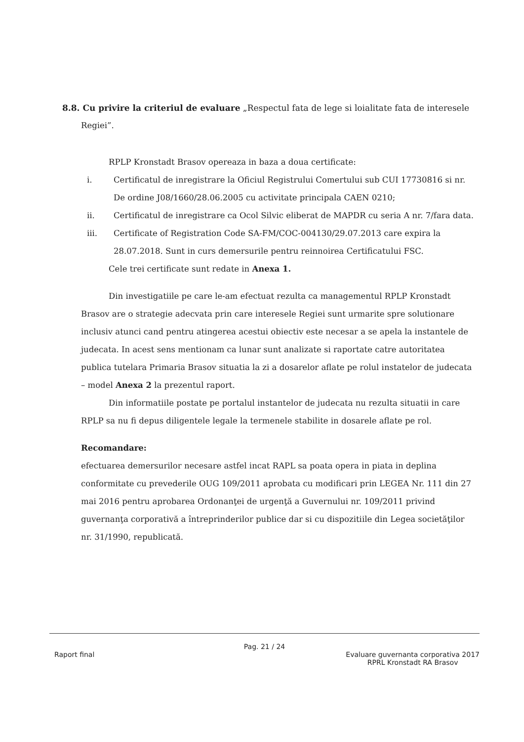8.8. Cu privire la criteriul de evaluare „Respectul fata de lege si loialitate fata de interesele
Regiei”.
RPLP Kronstadt Brasov opereaza in baza a doua certificate:
i. Certificatul de inregistrare la Oficiul Registrului Comertului sub CUI 17730816 si nr. De ordine J08/1660/28.06.2005 cu activitate principala CAEN 0210;
ii. Certificatul de inregistrare ca Ocol Silvic eliberat de MAPDR cu seria A nr. 7/fara data.
iii. Certificate of Registration Code SA-FM/COC-004130/29.07.2013 care expira la 28.07.2018. Sunt in curs demersurile pentru reinnoirea Certificatului FSC.
Cele trei certificate sunt redate in Anexa 1.
Din investigatiile pe care le-am efectuat rezulta ca managementul RPLP Kronstadt Brasov are o strategie adecvata prin care interesele Regiei sunt urmarite spre solutionare inclusiv atunci cand pentru atingerea acestui obiectiv este necesar a se apela la instantele de judecata. In acest sens mentionam ca lunar sunt analizate si raportate catre autoritatea publica tutelara Primaria Brasov situatia la zi a dosarelor aflate pe rolul instatelor de judecata – model Anexa 2 la prezentul raport.
Din informatiile postate pe portalul instantelor de judecata nu rezulta situatii in care RPLP sa nu fi depus diligentele legale la termenele stabilite in dosarele aflate pe rol.
Recomandare:
efectuarea demersurilor necesare astfel incat RAPL sa poata opera in piata in deplina conformitate cu prevederile OUG 109/2011 aprobata cu modificari prin LEGEA Nr. 111 din 27 mai 2016 pentru aprobarea Ordonanţei de urgenţă a Guvernului nr. 109/2011 privind guvernanţa corporativă a întreprinderilor publice dar si cu dispozitiile din Legea societăţilor nr. 31/1990, republicată.
Pag. 21 / 24
Raport final Evaluare guvernanta corporativa 2017
RPRL Kronstadt RA Brasov